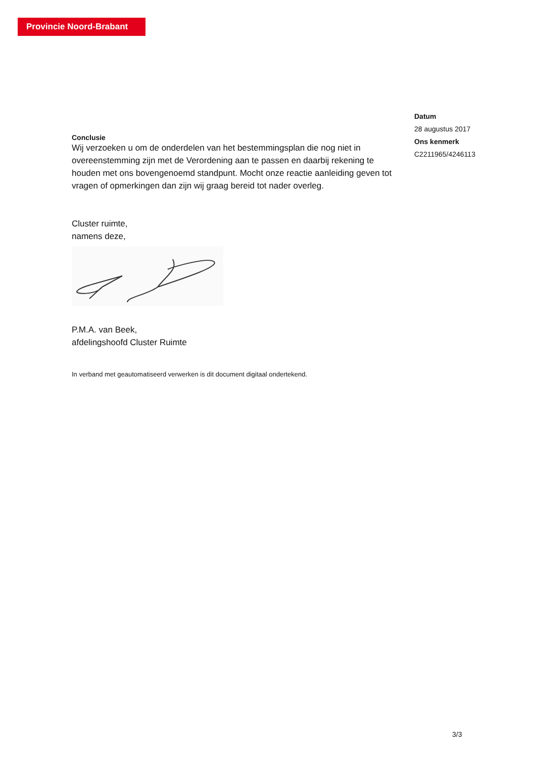Provincie Noord-Brabant
Conclusie
Wij verzoeken u om de onderdelen van het bestemmingsplan die nog niet in overeenstemming zijn met de Verordening aan te passen en daarbij rekening te houden met ons bovengenoemd standpunt. Mocht onze reactie aanleiding geven tot vragen of opmerkingen dan zijn wij graag bereid tot nader overleg.
Cluster ruimte,
namens deze,
P.M.A. van Beek,
afdelingshoofd Cluster Ruimte
In verband met geautomatiseerd verwerken is dit document digitaal ondertekend.
Datum
28 augustus 2017
Ons kenmerk
C2211965/4246113
3/3